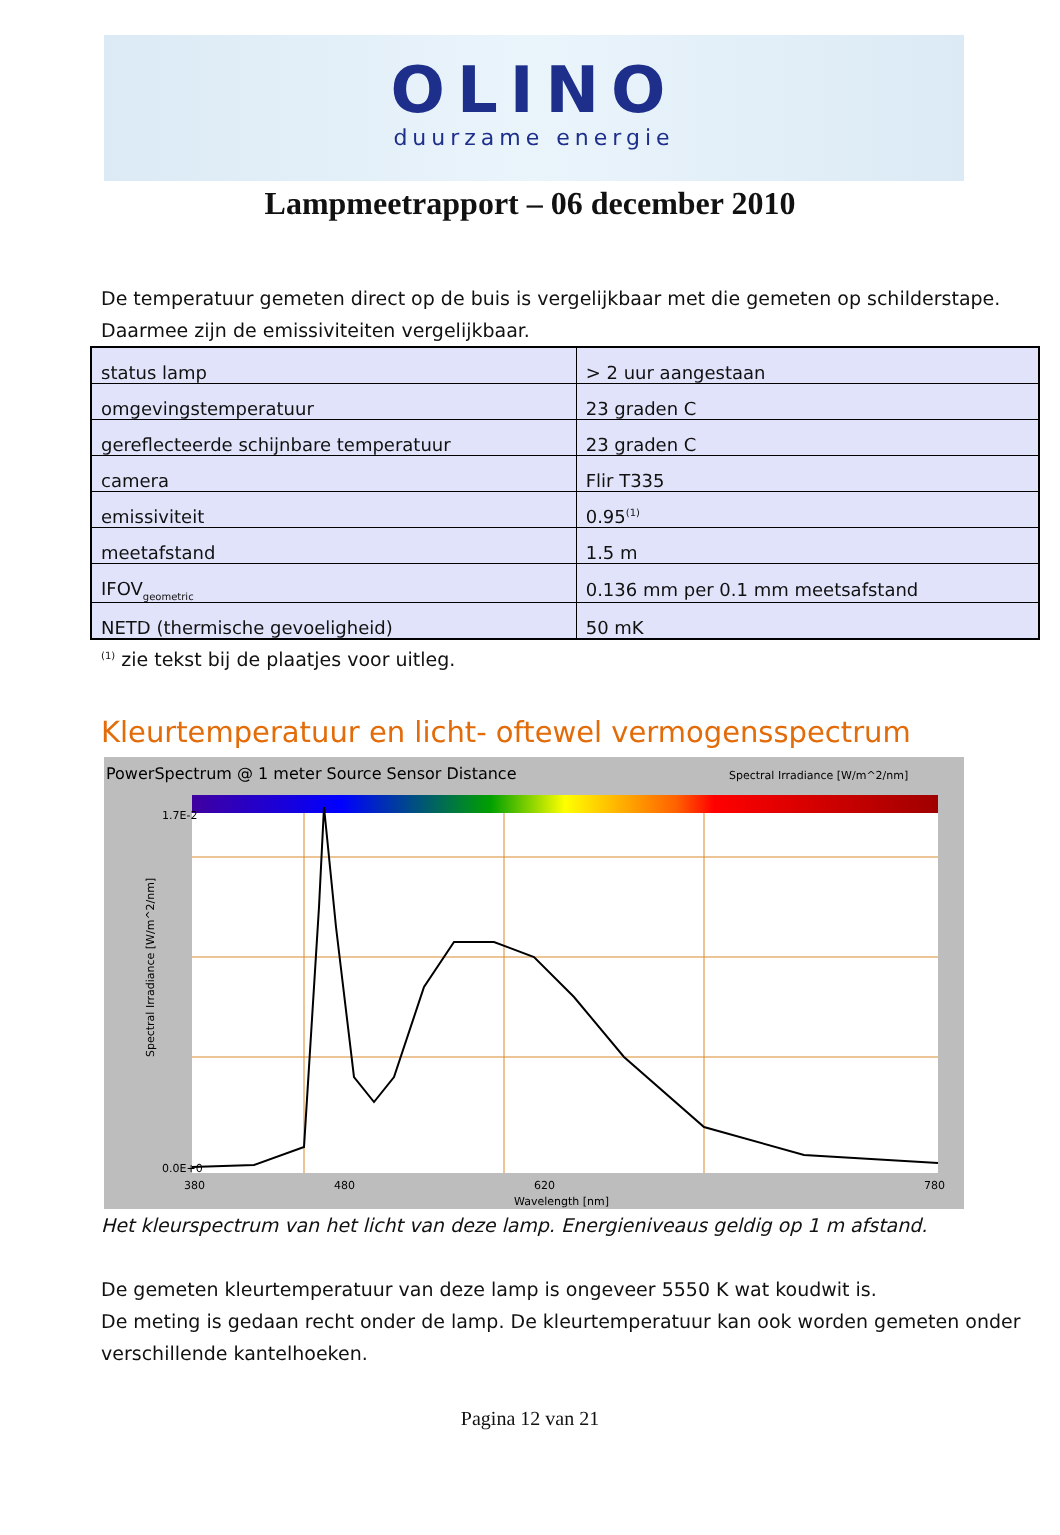OLINO
duurzame energie
Lampmeetrapport – 06 december 2010
De temperatuur gemeten direct op de buis is vergelijkbaar met die gemeten op schilderstape. Daarmee zijn de emissiviteiten vergelijkbaar.
| status lamp | > 2 uur aangestaan |
| omgevingstemperatuur | 23 graden C |
| gereflecteerde schijnbare temperatuur | 23 graden C |
| camera | Flir T335 |
| emissiviteit | 0.95<sup>(1)</sup> |
| meetafstand | 1.5 m |
| IFOV<sub>geometric</sub> | 0.136 mm per 0.1 mm meetsafstand |
| NETD (thermische gevoeligheid) | 50 mK |
<sup>(1)</sup> zie tekst bij de plaatjes voor uitleg.
Kleurtemperatuur en licht- oftewel vermogensspectrum
PowerSpectrum @ 1 meter Source Sensor Distance
Spectral Irradiance [W/m^2/nm]
1.7E-2
0.0E+0
380
480
620
780
Wavelength [nm]
Spectral Irradiance [W/m^2/nm]
Het kleurspectrum van het licht van deze lamp. Energieniveaus geldig op 1 m afstand.
De gemeten kleurtemperatuur van deze lamp is ongeveer 5550 K wat koudwit is.
De meting is gedaan recht onder de lamp. De kleurtemperatuur kan ook worden gemeten onder verschillende kantelhoeken.
Pagina 12 van 21